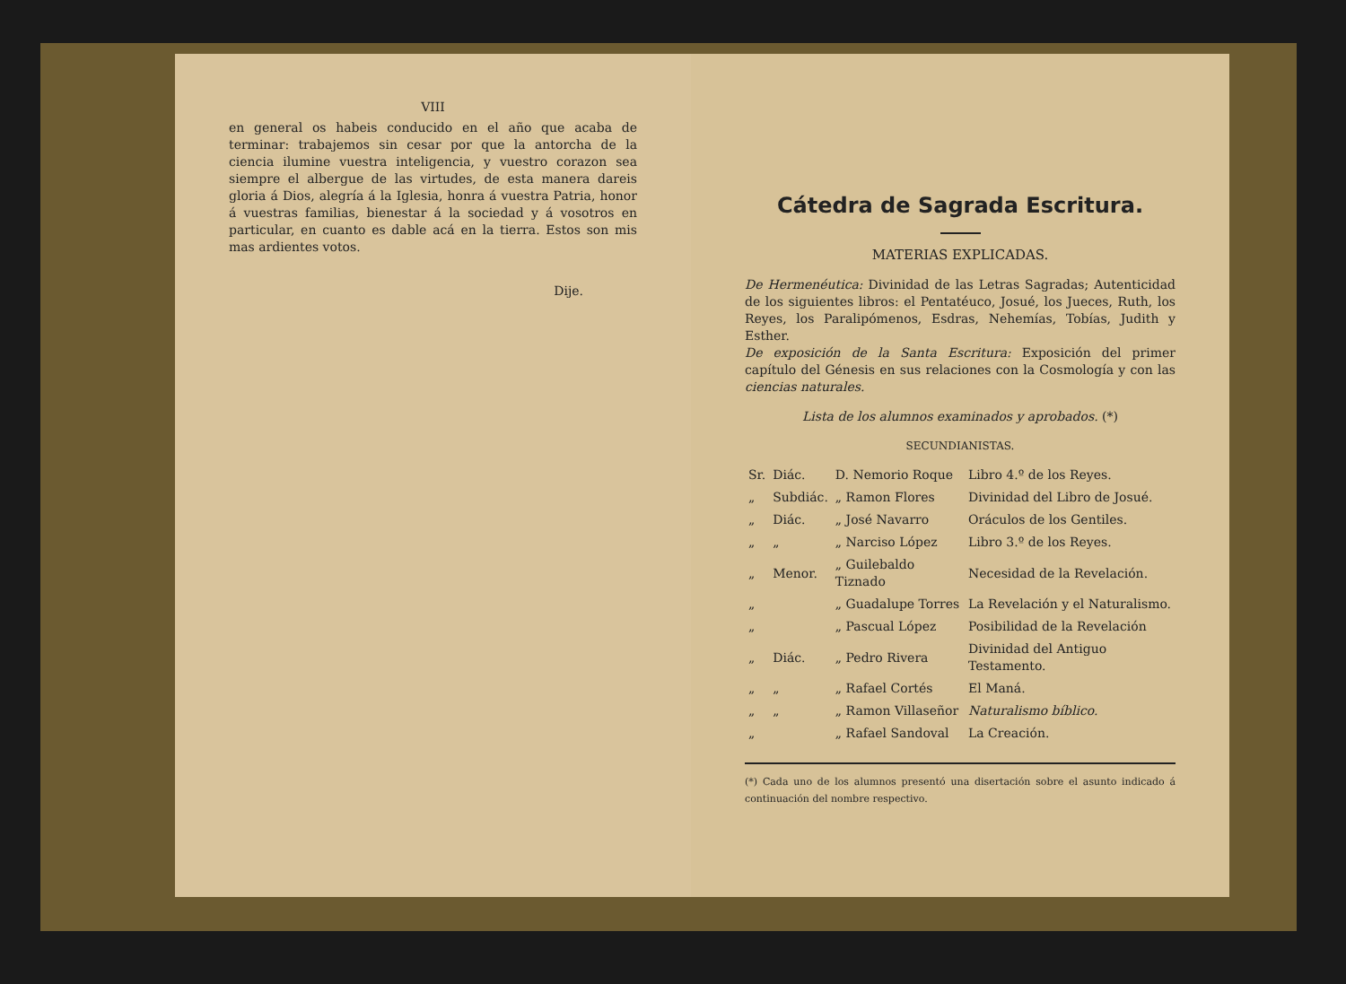VIII
en general os habeis conducido en el año que acaba de terminar: trabajemos sin cesar por que la antorcha de la ciencia ilumine vuestra inteligencia, y vuestro corazon sea siempre el albergue de las virtudes, de esta manera dareis gloria á Dios, alegría á la Iglesia, honra á vuestra Patria, honor á vuestras familias, bienestar á la sociedad y á vosotros en particular, en cuanto es dable acá en la tierra. Estos son mis mas ardientes votos.
Dije.
Cátedra de Sagrada Escritura.
MATERIAS EXPLICADAS.
De Hermenéutica: Divinidad de las Letras Sagradas; Autenticidad de los siguientes libros: el Pentatéuco, Josué, los Jueces, Ruth, los Reyes, los Paralipómenos, Esdras, Nehemías, Tobías, Judith y Esther.
De exposición de la Santa Escritura: Exposición del primer capítulo del Génesis en sus relaciones con la Cosmología y con las ciencias naturales.
Lista de los alumnos examinados y aprobados. (*)
SECUNDIANISTAS.
| Sr. | Diác. | D. Nemorio Roque | Libro 4.º de los Reyes. |
| „ | Subdiác. | „ Ramon Flores | Divinidad del Libro de Josué. |
| „ | Diác. | „ José Navarro | Oráculos de los Gentiles. |
| „ | „ | „ Narciso López | Libro 3.º de los Reyes. |
| „ | Menor. | „ Guilebaldo Tiznado | Necesidad de la Revelación. |
| „ | | „ Guadalupe Torres | La Revelación y el Naturalismo. |
| „ | | „ Pascual López | Posibilidad de la Revelación |
| „ | Diác. | „ Pedro Rivera | Divinidad del Antiguo Testamento. |
| „ | „ | „ Rafael Cortés | El Maná. |
| „ | „ | „ Ramon Villaseñor | Naturalismo bíblico. |
| „ | | „ Rafael Sandoval | La Creación. |
(*) Cada uno de los alumnos presentó una disertación sobre el asunto indicado á continuación del nombre respectivo.